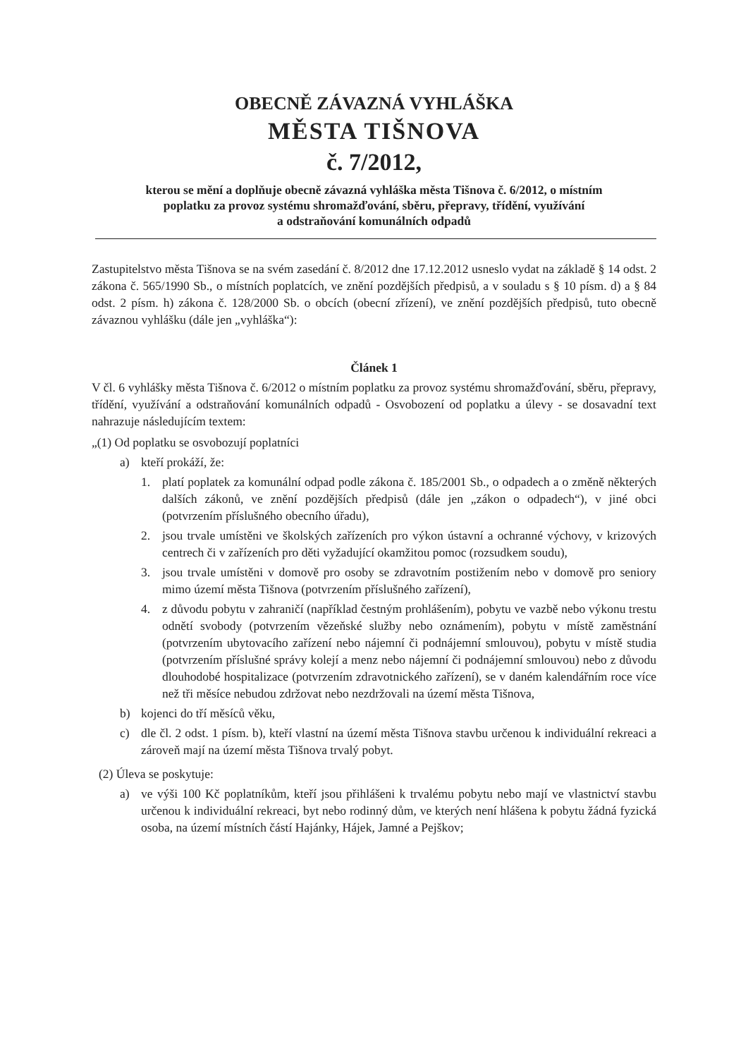OBECNĚ ZÁVAZNÁ VYHLÁŠKA
MĚSTA TIŠNOVA
č. 7/2012,
kterou se mění a doplňuje obecně závazná vyhláška města Tišnova č. 6/2012, o místním
poplatku za provoz systému shromažďování, sběru, přepravy, třídění, využívání
a odstraňování komunálních odpadů
Zastupitelstvo města Tišnova se na svém zasedání č. 8/2012 dne 17.12.2012 usneslo vydat na základě § 14 odst. 2 zákona č. 565/1990 Sb., o místních poplatcích, ve znění pozdějších předpisů, a v souladu s § 10 písm. d) a § 84 odst. 2 písm. h) zákona č. 128/2000 Sb. o obcích (obecní zřízení), ve znění pozdějších předpisů, tuto obecně závaznou vyhlášku (dále jen „vyhláška“):
Článek 1
V čl. 6 vyhlášky města Tišnova č. 6/2012 o místním poplatku za provoz systému shromažďování, sběru, přepravy, třídění, využívání a odstraňování komunálních odpadů - Osvobození od poplatku a úlevy - se dosavadní text nahrazuje následujícím textem:
„(1) Od poplatku se osvobozují poplatníci
a) kteří prokáží, že:
1. platí poplatek za komunální odpad podle zákona č. 185/2001 Sb., o odpadech a o změně některých dalších zákonů, ve znění pozdějších předpisů (dále jen „zákon o odpadech“), v jiné obci (potvrzením příslušného obecního úřadu),
2. jsou trvale umístěni ve školských zařízeních pro výkon ústavní a ochranné výchovy, v krizových centrech či v zařízeních pro děti vyžadující okamžitou pomoc (rozsudkem soudu),
3. jsou trvale umístěni v domově pro osoby se zdravotním postižením nebo v domově pro seniory mimo území města Tišnova (potvrzením příslušného zařízení),
4. z důvodu pobytu v zahraničí (například čestným prohlášením), pobytu ve vazbě nebo výkonu trestu odnětí svobody (potvrzením vězeňské služby nebo oznámením), pobytu v místě zaměstnání (potvrzením ubytovacího zařízení nebo nájemní či podnájemní smlouvou), pobytu v místě studia (potvrzením příslušné správy kolejí a menz nebo nájemní či podnájemní smlouvou) nebo z důvodu dlouhodobé hospitalizace (potvrzením zdravotnického zařízení), se v daném kalendářním roce více než tři měsíce nebudou zdržovat nebo nezdržovali na území města Tišnova,
b) kojenci do tří měsíců věku,
c) dle čl. 2 odst. 1 písm. b), kteří vlastní na území města Tišnova stavbu určenou k individuální rekreaci a zároveň mají na území města Tišnova trvalý pobyt.
(2) Úleva se poskytuje:
a) ve výši 100 Kč poplatníkům, kteří jsou přihlášeni k trvalému pobytu nebo mají ve vlastnictví stavbu určenou k individuální rekreaci, byt nebo rodinný dům, ve kterých není hlášena k pobytu žádná fyzická osoba, na území místních částí Hajánky, Hájek, Jamné a Pejškov;